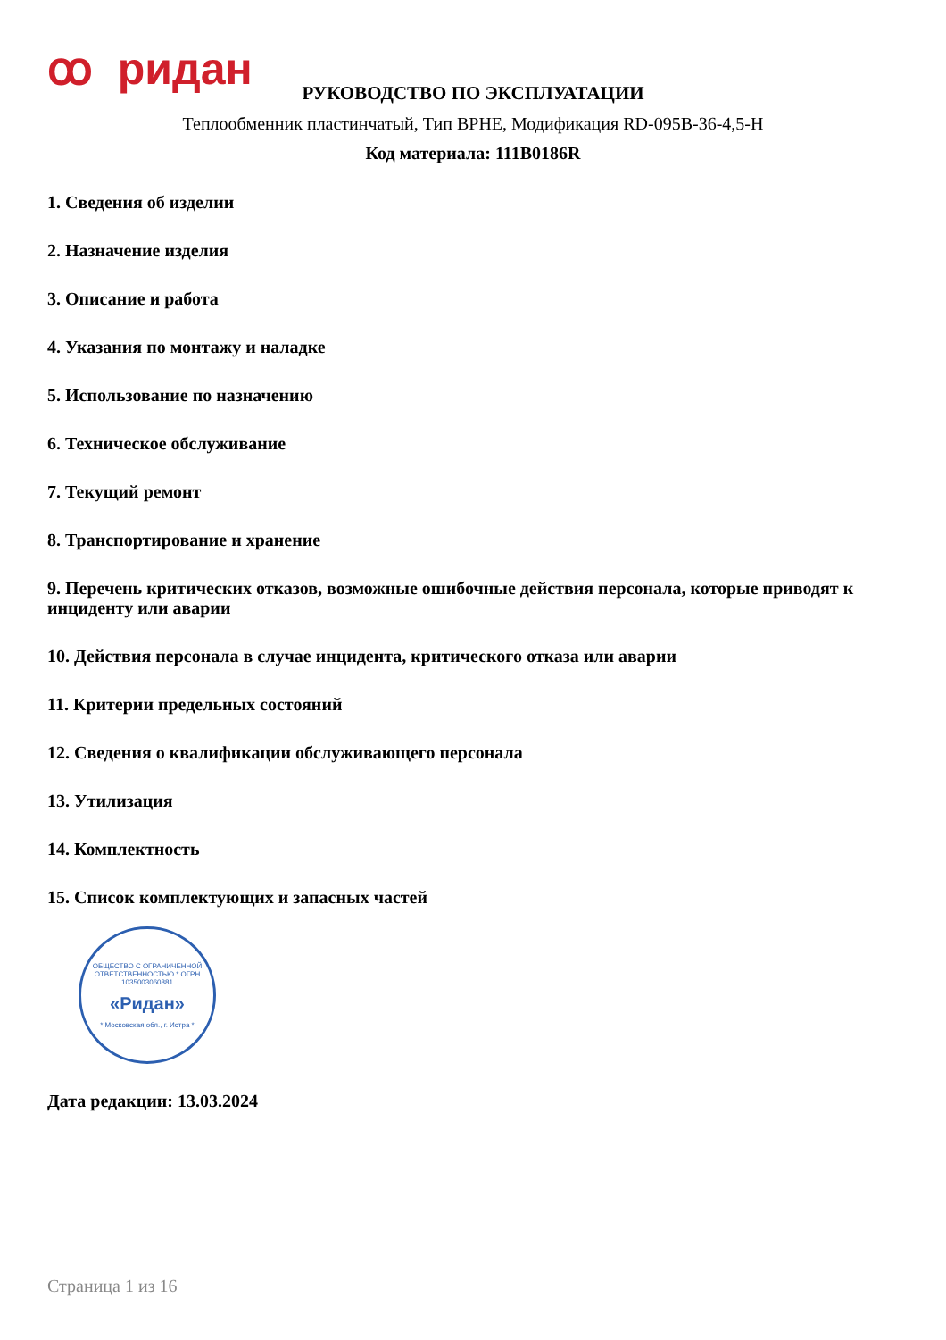ꝏ ридан
РУКОВОДСТВО ПО ЭКСПЛУАТАЦИИ
Теплообменник пластинчатый, Тип BPHE, Модификация RD-095B-36-4,5-H
Код материала: 111B0186R
1. Сведения об изделии
2. Назначение изделия
3. Описание и работа
4. Указания по монтажу и наладке
5. Использование по назначению
6. Техническое обслуживание
7. Текущий ремонт
8. Транспортирование и хранение
9. Перечень критических отказов, возможные ошибочные действия персонала, которые приводят к инциденту или аварии
10. Действия персонала в случае инцидента, критического отказа или аварии
11. Критерии предельных состояний
12. Сведения о квалификации обслуживающего персонала
13. Утилизация
14. Комплектность
15. Список комплектующих и запасных частей
ОБЩЕСТВО С ОГРАНИЧЕННОЙ ОТВЕТСТВЕННОСТЬЮ * ОГРН 1035003060881
«Ридан»
* Московская обл., г. Истра *
Дата редакции: 13.03.2024
Страница 1 из 16